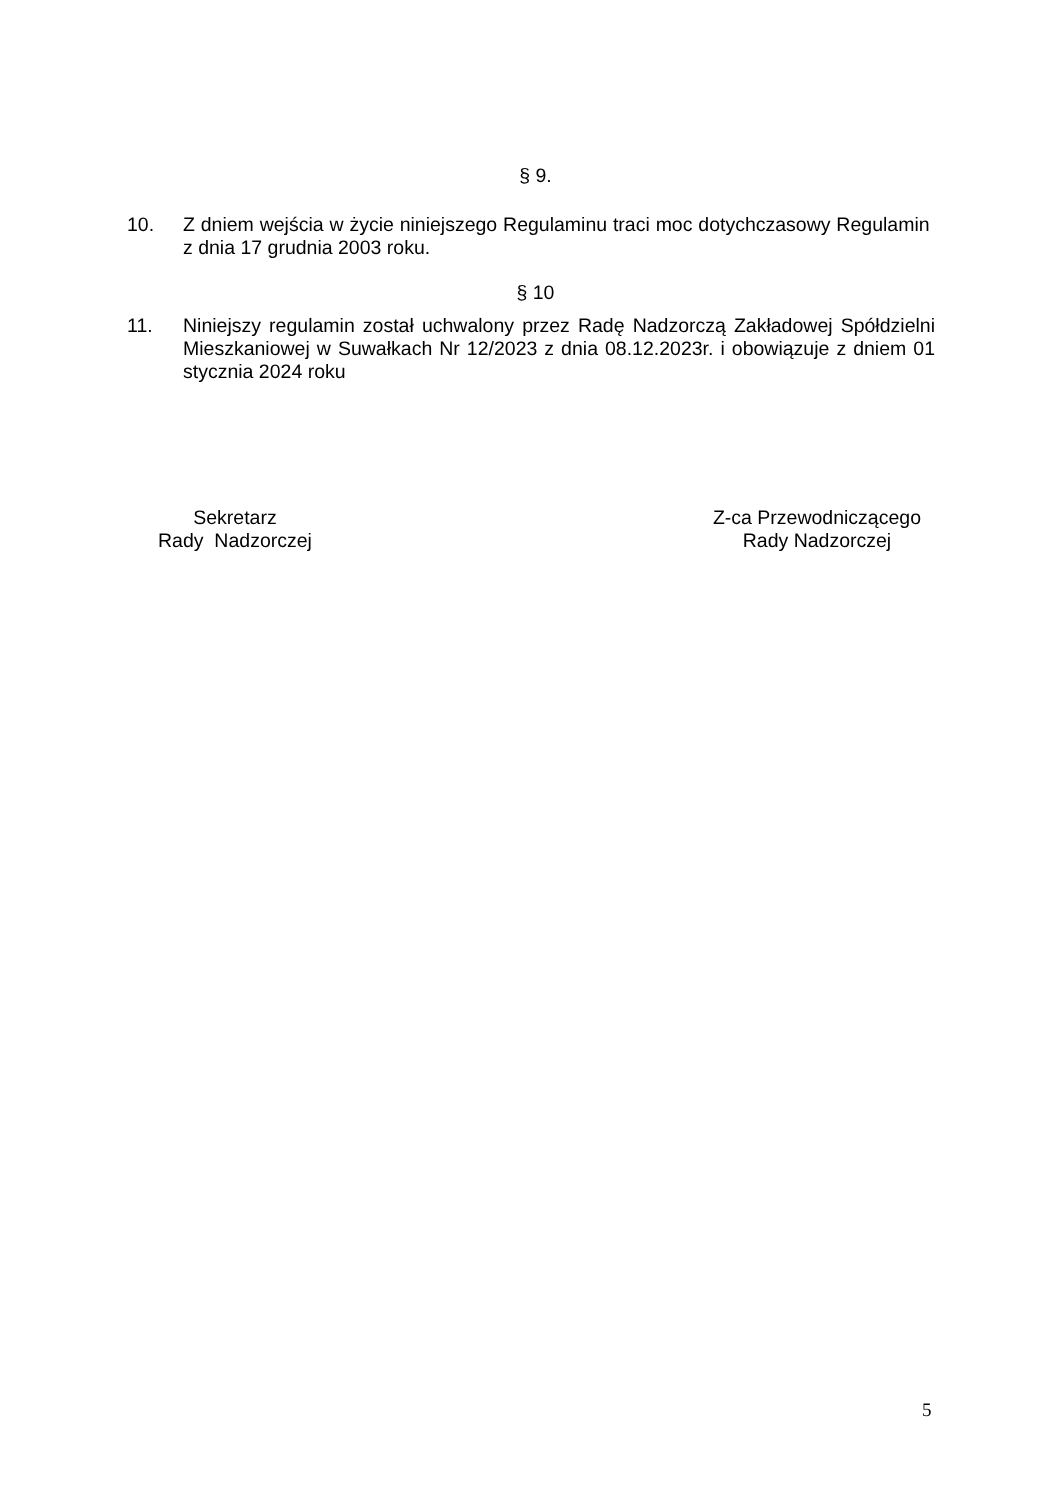§ 9.
10. Z dniem wejścia w życie niniejszego Regulaminu traci moc dotychczasowy Regulamin z dnia 17 grudnia 2003 roku.
§ 10
11. Niniejszy regulamin został uchwalony przez Radę Nadzorczą Zakładowej Spółdzielni Mieszkaniowej w Suwałkach Nr 12/2023 z dnia 08.12.2023r. i obowiązuje z dniem 01 stycznia 2024 roku
Sekretarz
Rady Nadzorczej
Z-ca Przewodniczącego
Rady Nadzorczej
5